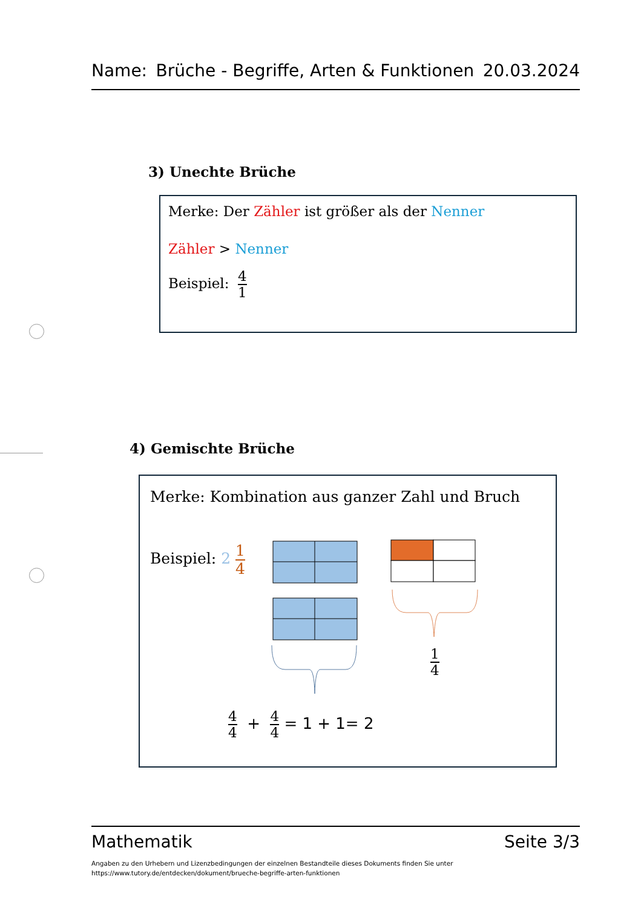Name: Brüche - Begriffe, Arten & Funktionen 20.03.2024
3) Unechte Brüche
Merke: Der Zähler ist größer als der Nenner
Zähler > Nenner
Beispiel: 4 1
4) Gemischte Brüche
Merke: Kombination aus ganzer Zahl und Bruch
Beispiel: 2 1 4
1 4
4 4 + 4 4 = 1 + 1= 2
Mathematik Seite 3/3
Angaben zu den Urhebern und Lizenzbedingungen der einzelnen Bestandteile dieses Dokuments finden Sie unter
https://www.tutory.de/entdecken/dokument/brueche-begriffe-arten-funktionen